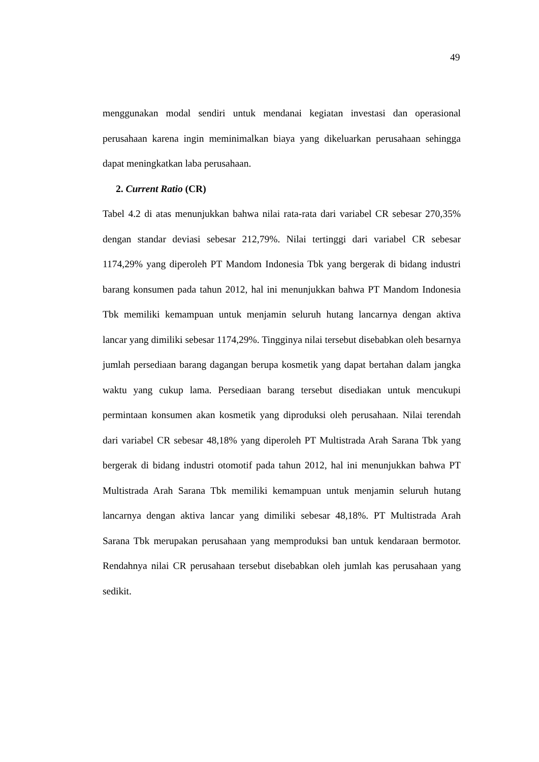49
menggunakan modal sendiri untuk mendanai kegiatan investasi dan operasional perusahaan karena ingin meminimalkan biaya yang dikeluarkan perusahaan sehingga dapat meningkatkan laba perusahaan.
2. Current Ratio (CR)
Tabel 4.2 di atas menunjukkan bahwa nilai rata-rata dari variabel CR sebesar 270,35% dengan standar deviasi sebesar 212,79%. Nilai tertinggi dari variabel CR sebesar 1174,29% yang diperoleh PT Mandom Indonesia Tbk yang bergerak di bidang industri barang konsumen pada tahun 2012, hal ini menunjukkan bahwa PT Mandom Indonesia Tbk memiliki kemampuan untuk menjamin seluruh hutang lancarnya dengan aktiva lancar yang dimiliki sebesar 1174,29%. Tingginya nilai tersebut disebabkan oleh besarnya jumlah persediaan barang dagangan berupa kosmetik yang dapat bertahan dalam jangka waktu yang cukup lama. Persediaan barang tersebut disediakan untuk mencukupi permintaan konsumen akan kosmetik yang diproduksi oleh perusahaan. Nilai terendah dari variabel CR sebesar 48,18% yang diperoleh PT Multistrada Arah Sarana Tbk yang bergerak di bidang industri otomotif pada tahun 2012, hal ini menunjukkan bahwa PT Multistrada Arah Sarana Tbk memiliki kemampuan untuk menjamin seluruh hutang lancarnya dengan aktiva lancar yang dimiliki sebesar 48,18%. PT Multistrada Arah Sarana Tbk merupakan perusahaan yang memproduksi ban untuk kendaraan bermotor. Rendahnya nilai CR perusahaan tersebut disebabkan oleh jumlah kas perusahaan yang sedikit.